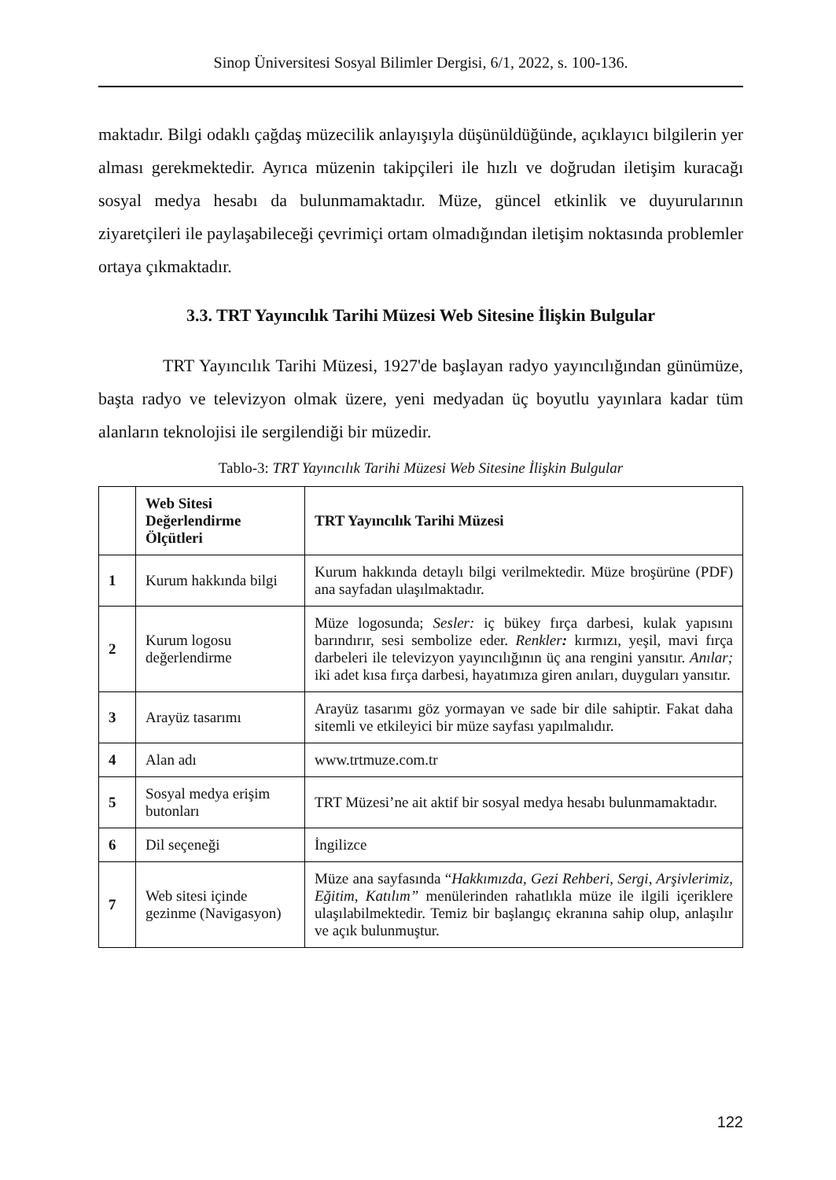Sinop Üniversitesi Sosyal Bilimler Dergisi, 6/1, 2022, s. 100-136.
maktadır. Bilgi odaklı çağdaş müzecilik anlayışıyla düşünüldüğünde, açıklayıcı bilgilerin yer alması gerekmektedir. Ayrıca müzenin takipçileri ile hızlı ve doğrudan iletişim kuracağı sosyal medya hesabı da bulunmamaktadır. Müze, güncel etkinlik ve duyurularının ziyaretçileri ile paylaşabileceği çevrimiçi ortam olmadığından iletişim noktasında problemler ortaya çıkmaktadır.
3.3. TRT Yayıncılık Tarihi Müzesi Web Sitesine İlişkin Bulgular
TRT Yayıncılık Tarihi Müzesi, 1927'de başlayan radyo yayıncılığından günümüze, başta radyo ve televizyon olmak üzere, yeni medyadan üç boyutlu yayınlara kadar tüm alanların teknolojisi ile sergilendiği bir müzedir.
Tablo-3: TRT Yayıncılık Tarihi Müzesi Web Sitesine İlişkin Bulgular
| | Web Sitesi Değerlendirme Ölçütleri | TRT Yayıncılık Tarihi Müzesi |
| --- | --- | --- |
| 1 | Kurum hakkında bilgi | Kurum hakkında detaylı bilgi verilmektedir. Müze broşürüne (PDF) ana sayfadan ulaşılmaktadır. |
| 2 | Kurum logosu değerlendirme | Müze logosunda; Sesler: iç bükey fırça darbesi, kulak yapısını barındırır, sesi sembolize eder. Renkler : kırmızı, yeşil, mavi fırça darbeleri ile televizyon yayıncılığının üç ana rengini yansıtır. Anılar; iki adet kısa fırça darbesi, hayatımıza giren anıları, duyguları yansıtır. |
| 3 | Arayüz tasarımı | Arayüz tasarımı göz yormayan ve sade bir dile sahiptir. Fakat daha sitemli ve etkileyici bir müze sayfası yapılmalıdır. |
| 4 | Alan adı | www.trtmuze.com.tr |
| 5 | Sosyal medya erişim butonları | TRT Müzesi’ne ait aktif bir sosyal medya hesabı bulunmamaktadır. |
| 6 | Dil seçeneği | İngilizce |
| 7 | Web sitesi içinde gezinme (Navigasyon) | Müze ana sayfasında “ Hakkımızda, Gezi Rehberi, Sergi, Arşivlerimiz, Eğitim, Katılım” menülerinden rahatlıkla müze ile ilgili içeriklere ulaşılabilmektedir. Temiz bir başlangıç ekranına sahip olup, anlaşılır ve açık bulunmuştur. |
122